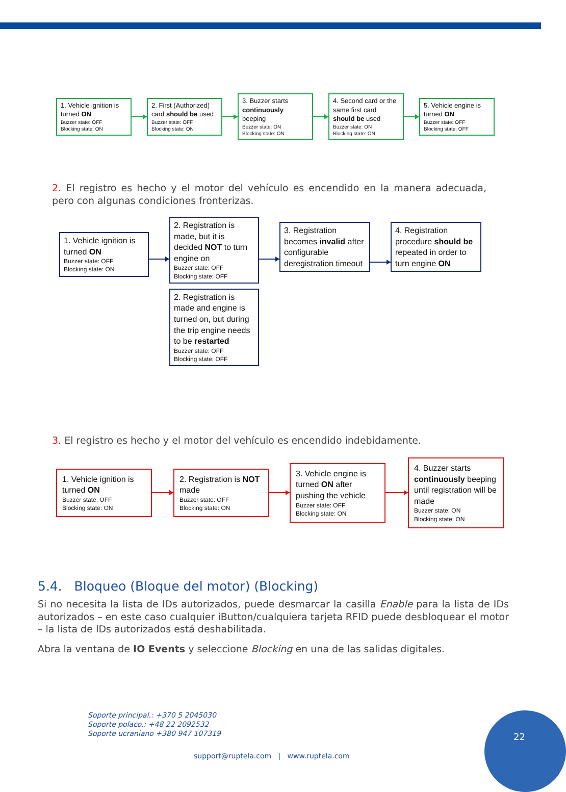1. Vehicle ignition is turned ON
Buzzer state: OFF
Blocking state: ON
2. First (Authorized) card should be used
Buzzer state: OFF
Blocking state: ON
3. Buzzer starts continuously beeping
Buzzer state: ON
Blocking state: ON
4. Second card or the same first card should be used
Buzzer state: ON
Blocking state: ON
5. Vehicle engine is turned ON
Buzzer state: OFF
Blocking state: OFF
2. El registro es hecho y el motor del vehículo es encendido en la manera adecuada, pero con algunas condiciones fronterizas.
1. Vehicle ignition is turned ON
Buzzer state: OFF
Blocking state: ON
2. Registration is made, but it is decided NOT to turn engine on
Buzzer state: OFF
Blocking state: OFF
2. Registration is made and engine is turned on, but during the trip engine needs to be restarted
Buzzer state: OFF
Blocking state: OFF
3. Registration becomes invalid after configurable deregistration timeout
4. Registration procedure should be repeated in order to turn engine ON
3. El registro es hecho y el motor del vehículo es encendido indebidamente.
1. Vehicle ignition is turned ON
Buzzer state: OFF
Blocking state: ON
2. Registration is NOT made
Buzzer state: OFF
Blocking state: ON
3. Vehicle engine is turned ON after pushing the vehicle
Buzzer state: OFF
Blocking state: ON
4. Buzzer starts continuously beeping until registration will be made
Buzzer state: ON
Blocking state: ON
5.4. Bloqueo (Bloque del motor) (Blocking)
Si no necesita la lista de IDs autorizados, puede desmarcar la casilla Enable para la lista de IDs autorizados – en este caso cualquier iButton/cualquiera tarjeta RFID puede desbloquear el motor – la lista de IDs autorizados está deshabilitada.
Abra la ventana de IO Events y seleccione Blocking en una de las salidas digitales.
Soporte principal.: +370 5 2045030
Soporte polaco.: +48 22 2092532
Soporte ucraniano +380 947 107319
support@ruptela.com | www.ruptela.com
22